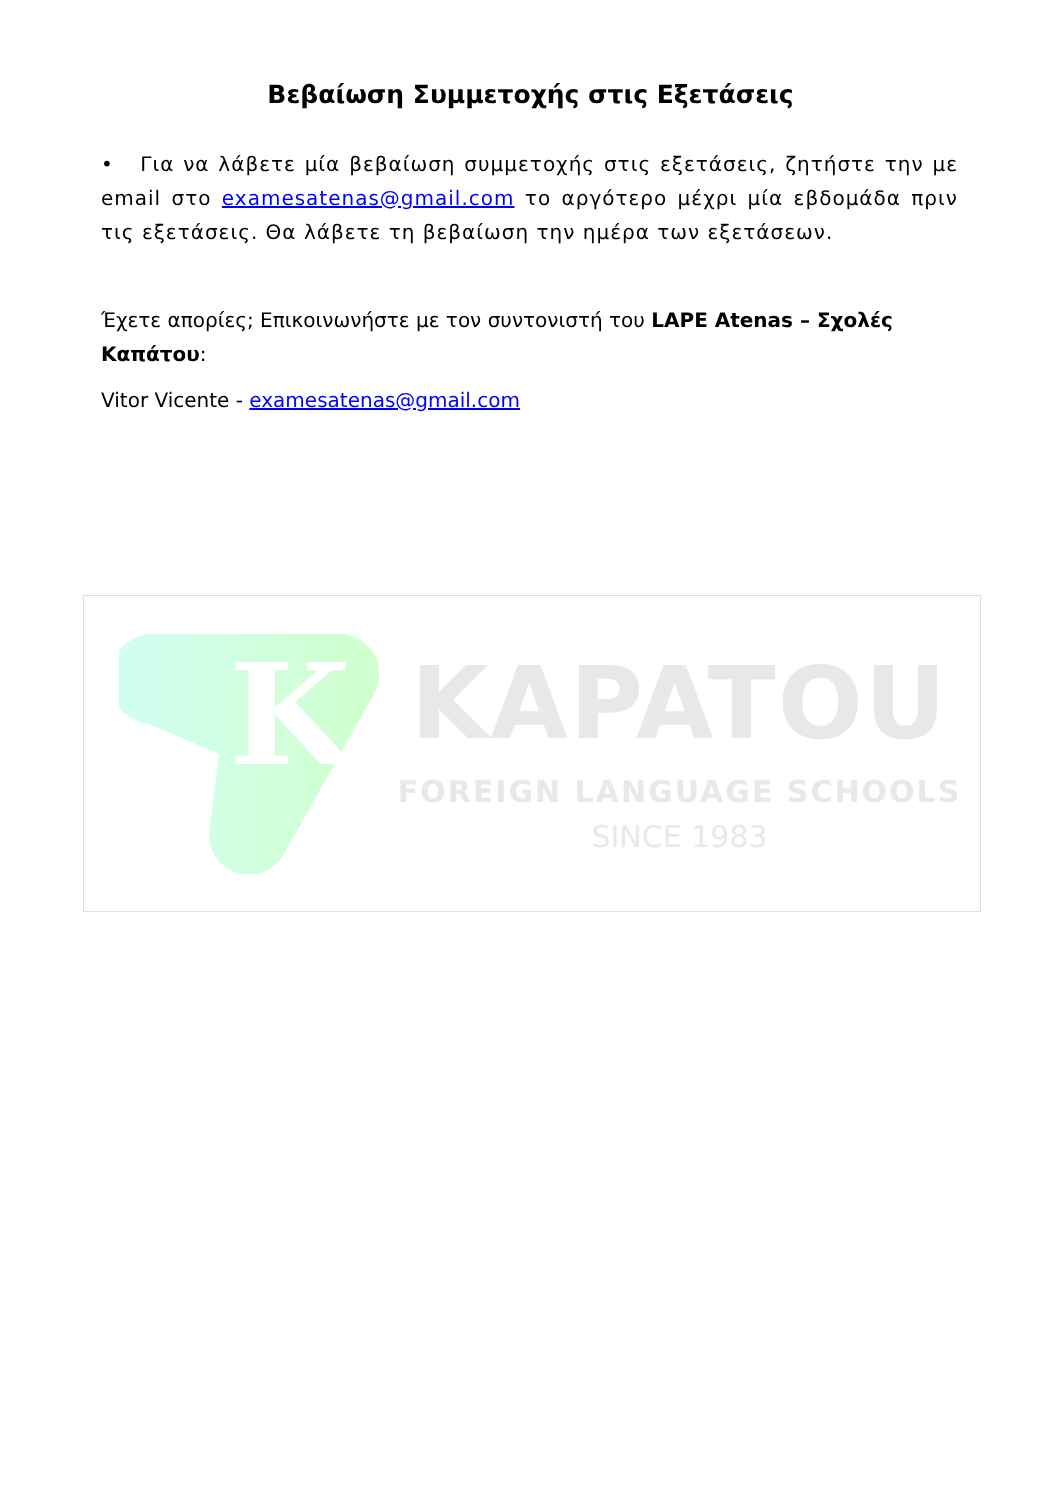Βεβαίωση Συμμετοχής στις Εξετάσεις
• Για να λάβετε μία βεβαίωση συμμετοχής στις εξετάσεις, ζητήστε την με email στο examesatenas@gmail.com το αργότερο μέχρι μία εβδομάδα πριν τις εξετάσεις. Θα λάβετε τη βεβαίωση την ημέρα των εξετάσεων.
Έχετε απορίες; Επικοινωνήστε με τον συντονιστή του LAPE Atenas – Σχολές Καπάτου:
Vitor Vicente - examesatenas@gmail.com
K
KAPATOU
FOREIGN LANGUAGE SCHOOLS
SINCE 1983